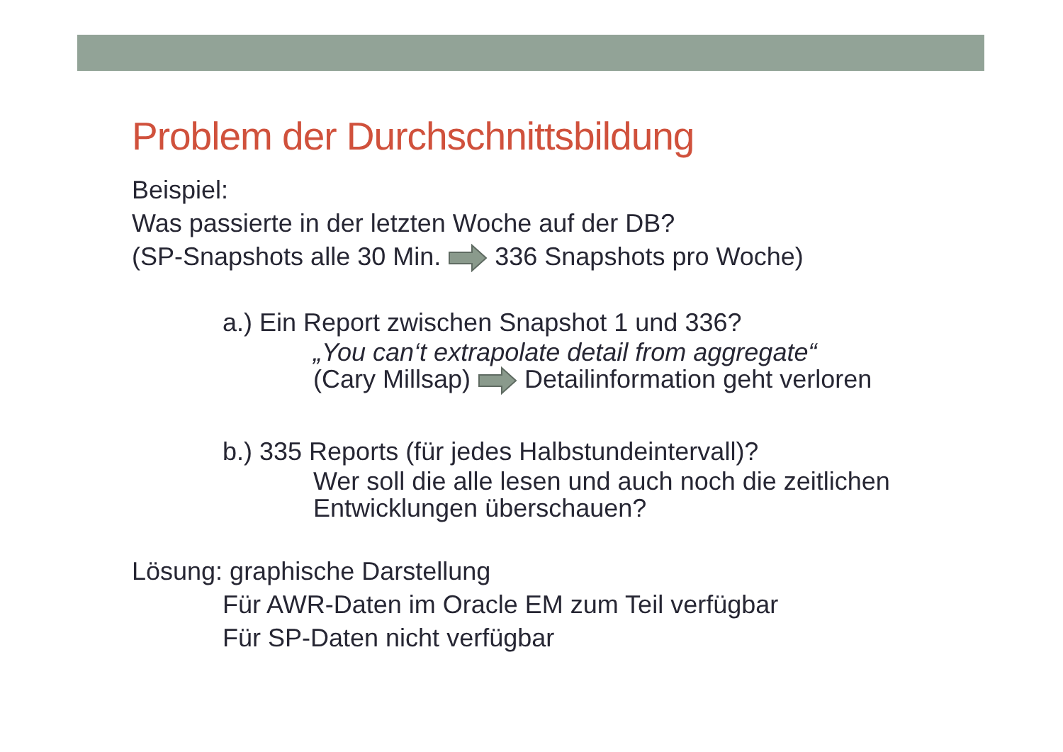Problem der Durchschnittsbildung
Beispiel:
Was passierte in der letzten Woche auf der DB?
(SP-Snapshots alle 30 Min. 336 Snapshots pro Woche)
a.) Ein Report zwischen Snapshot 1 und 336?
„You can‘t extrapolate detail from aggregate“
(Cary Millsap) Detailinformation geht verloren
b.) 335 Reports (für jedes Halbstundeintervall)?
Wer soll die alle lesen und auch noch die zeitlichen Entwicklungen überschauen?
Lösung: graphische Darstellung
Für AWR-Daten im Oracle EM zum Teil verfügbar
Für SP-Daten nicht verfügbar